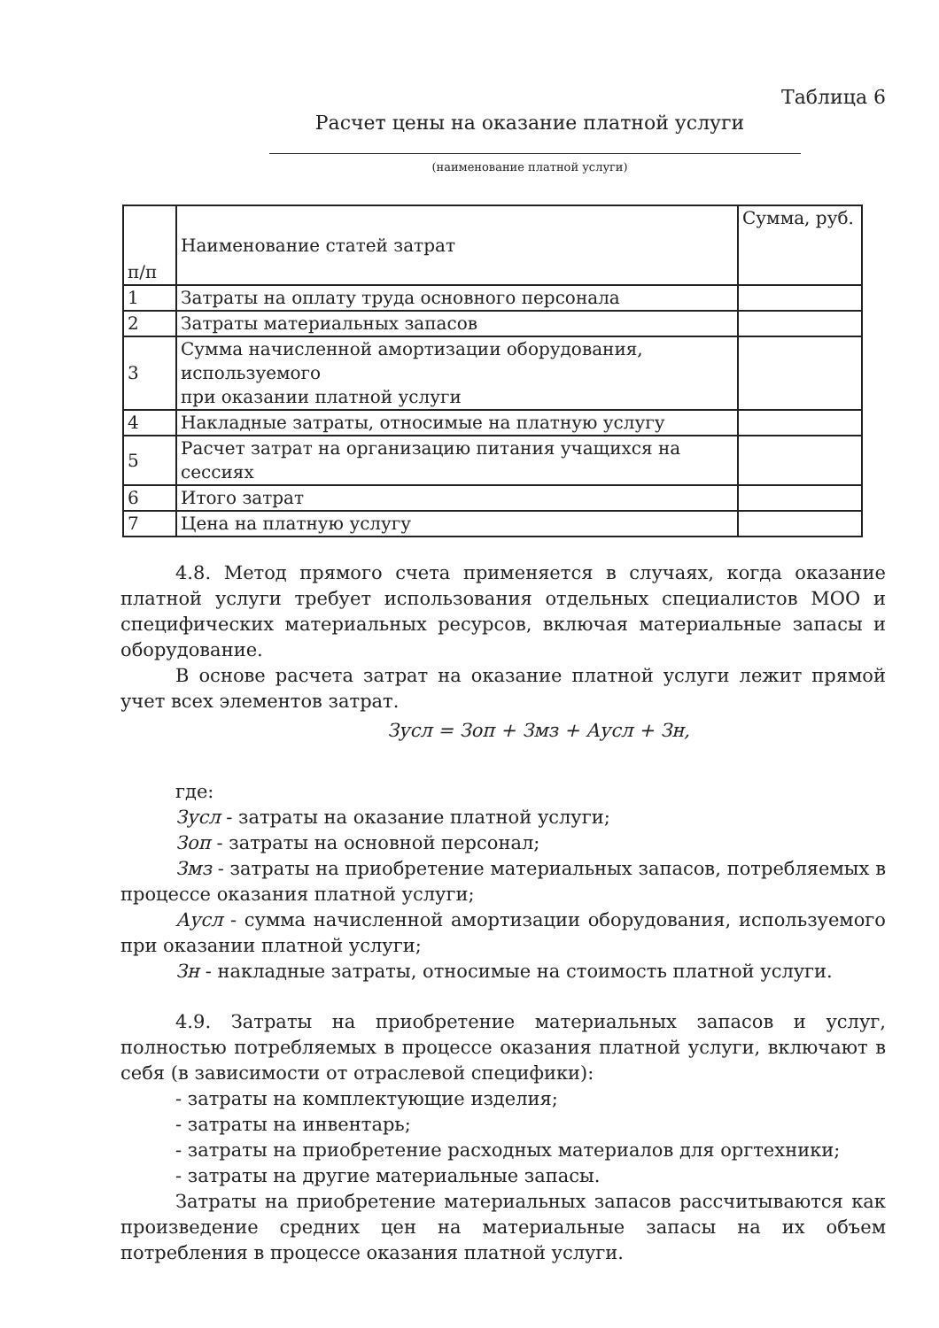Таблица 6
Расчет цены на оказание платной услуги
(наименование платной услуги)
| п/п | Наименование статей затрат | Сумма, руб. |
| 1 | Затраты на оплату труда основного персонала | |
| 2 | Затраты материальных запасов | |
| 3 | Сумма начисленной амортизации оборудования, используемого при оказании платной услуги | |
| 4 | Накладные затраты, относимые на платную услугу | |
| 5 | Расчет затрат на организацию питания учащихся на сессиях | |
| 6 | Итого затрат | |
| 7 | Цена на платную услугу | |
4.8. Метод прямого счета применяется в случаях, когда оказание платной услуги требует использования отдельных специалистов МОО и специфических материальных ресурсов, включая материальные запасы и оборудование.
В основе расчета затрат на оказание платной услуги лежит прямой учет всех элементов затрат.
Зусл = Зоп + Змз + Аусл + Зн,
где:
Зусл - затраты на оказание платной услуги;
Зоп - затраты на основной персонал;
Змз - затраты на приобретение материальных запасов, потребляемых в процессе оказания платной услуги;
Аусл - сумма начисленной амортизации оборудования, используемого при оказании платной услуги;
Зн - накладные затраты, относимые на стоимость платной услуги.
4.9. Затраты на приобретение материальных запасов и услуг, полностью потребляемых в процессе оказания платной услуги, включают в себя (в зависимости от отраслевой специфики):
- затраты на комплектующие изделия;
- затраты на инвентарь;
- затраты на приобретение расходных материалов для оргтехники;
- затраты на другие материальные запасы.
Затраты на приобретение материальных запасов рассчитываются как произведение средних цен на материальные запасы на их объем потребления в процессе оказания платной услуги.